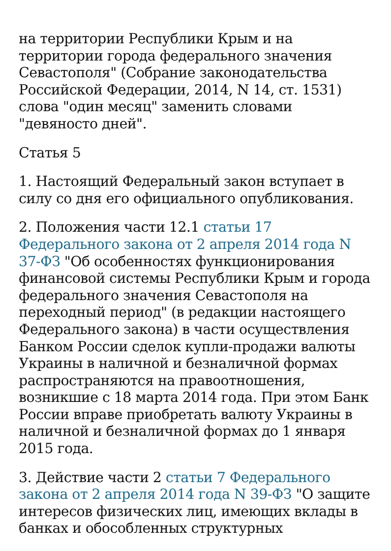на территории Республики Крым и на территории города федерального значения Севастополя" (Собрание законодательства Российской Федерации, 2014, N 14, ст. 1531) слова "один месяц" заменить словами "девяносто дней".
Статья 5
1. Настоящий Федеральный закон вступает в силу со дня его официального опубликования.
2. Положения части 12.1 статьи 17 Федерального закона от 2 апреля 2014 года N 37-ФЗ "Об особенностях функционирования финансовой системы Республики Крым и города федерального значения Севастополя на переходный период" (в редакции настоящего Федерального закона) в части осуществления Банком России сделок купли-продажи валюты Украины в наличной и безналичной формах распространяются на правоотношения, возникшие с 18 марта 2014 года. При этом Банк России вправе приобретать валюту Украины в наличной и безналичной формах до 1 января 2015 года.
3. Действие части 2 статьи 7 Федерального закона от 2 апреля 2014 года N 39-ФЗ "О защите интересов физических лиц, имеющих вклады в банках и обособленных структурных